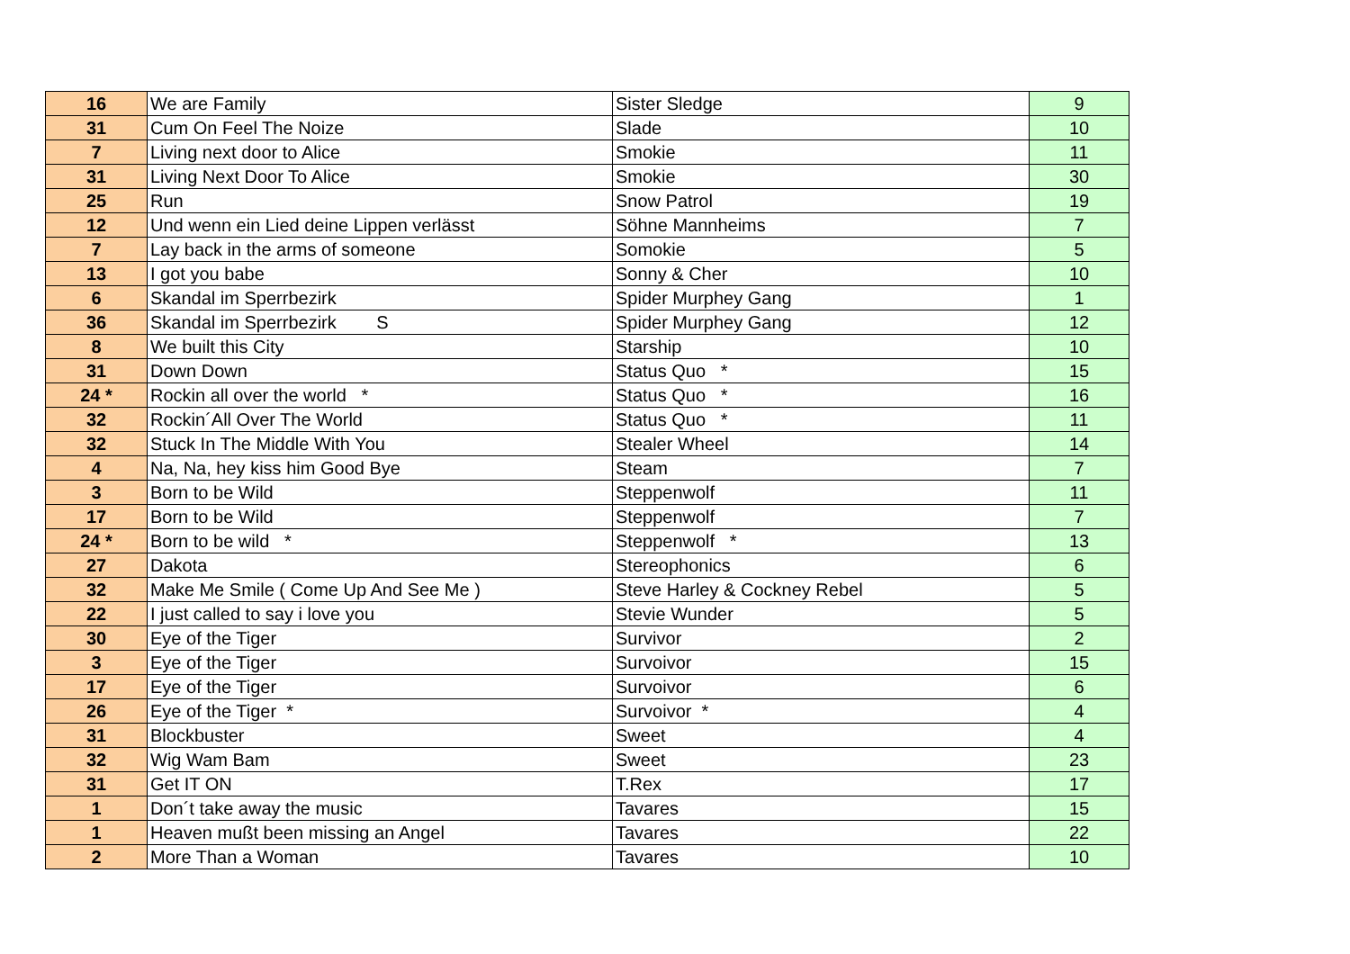| 16 | We are Family | Sister Sledge | 9 |
| 31 | Cum On Feel The Noize | Slade | 10 |
| 7 | Living next door to Alice | Smokie | 11 |
| 31 | Living Next Door To Alice | Smokie | 30 |
| 25 | Run | Snow Patrol | 19 |
| 12 | Und wenn ein Lied deine Lippen verlässt | Söhne Mannheims | 7 |
| 7 | Lay back in the arms of someone | Somokie | 5 |
| 13 | I got you babe | Sonny & Cher | 10 |
| 6 | Skandal im Sperrbezirk | Spider Murphey Gang | 1 |
| 36 | Skandal im Sperrbezirk S | Spider Murphey Gang | 12 |
| 8 | We built this City | Starship | 10 |
| 31 | Down Down | Status Quo * | 15 |
| 24 * | Rockin all over the world * | Status Quo * | 16 |
| 32 | Rockin´All Over The World | Status Quo * | 11 |
| 32 | Stuck In The Middle With You | Stealer Wheel | 14 |
| 4 | Na, Na, hey kiss him Good Bye | Steam | 7 |
| 3 | Born to be Wild | Steppenwolf | 11 |
| 17 | Born to be Wild | Steppenwolf | 7 |
| 24 * | Born to be wild * | Steppenwolf * | 13 |
| 27 | Dakota | Stereophonics | 6 |
| 32 | Make Me Smile ( Come Up And See Me ) | Steve Harley & Cockney Rebel | 5 |
| 22 | I just called to say i love you | Stevie Wunder | 5 |
| 30 | Eye of the Tiger | Survivor | 2 |
| 3 | Eye of the Tiger | Survoivor | 15 |
| 17 | Eye of the Tiger | Survoivor | 6 |
| 26 | Eye of the Tiger * | Survoivor * | 4 |
| 31 | Blockbuster | Sweet | 4 |
| 32 | Wig Wam Bam | Sweet | 23 |
| 31 | Get IT ON | T.Rex | 17 |
| 1 | Don´t take away the music | Tavares | 15 |
| 1 | Heaven mußt been missing an Angel | Tavares | 22 |
| 2 | More Than a Woman | Tavares | 10 |